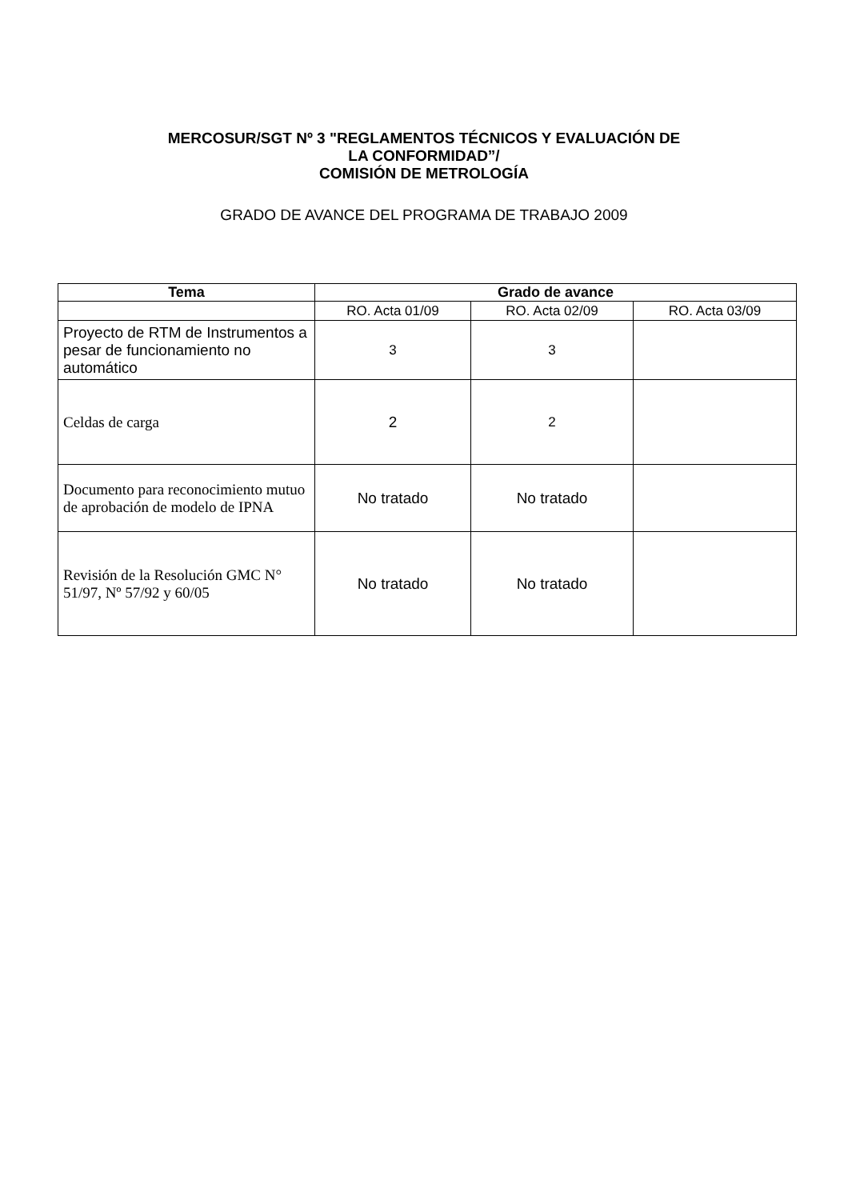MERCOSUR/SGT Nº 3 "REGLAMENTOS TÉCNICOS Y EVALUACIÓN DE
LA CONFORMIDAD”/
COMISIÓN DE METROLOGÍA
GRADO DE AVANCE DEL PROGRAMA DE TRABAJO 2009
| Tema | Grado de avance | | |
| --- | --- | --- | --- |
| | RO. Acta 01/09 | RO. Acta 02/09 | RO. Acta 03/09 |
| Proyecto de RTM de Instrumentos a pesar de funcionamiento no automático | 3 | 3 | |
| Celdas de carga | 2 | 2 | |
| Documento para reconocimiento mutuo de aprobación de modelo de IPNA | No tratado | No tratado | |
| Revisión de la Resolución GMC N° 51/97, Nº 57/92 y 60/05 | No tratado | No tratado | |